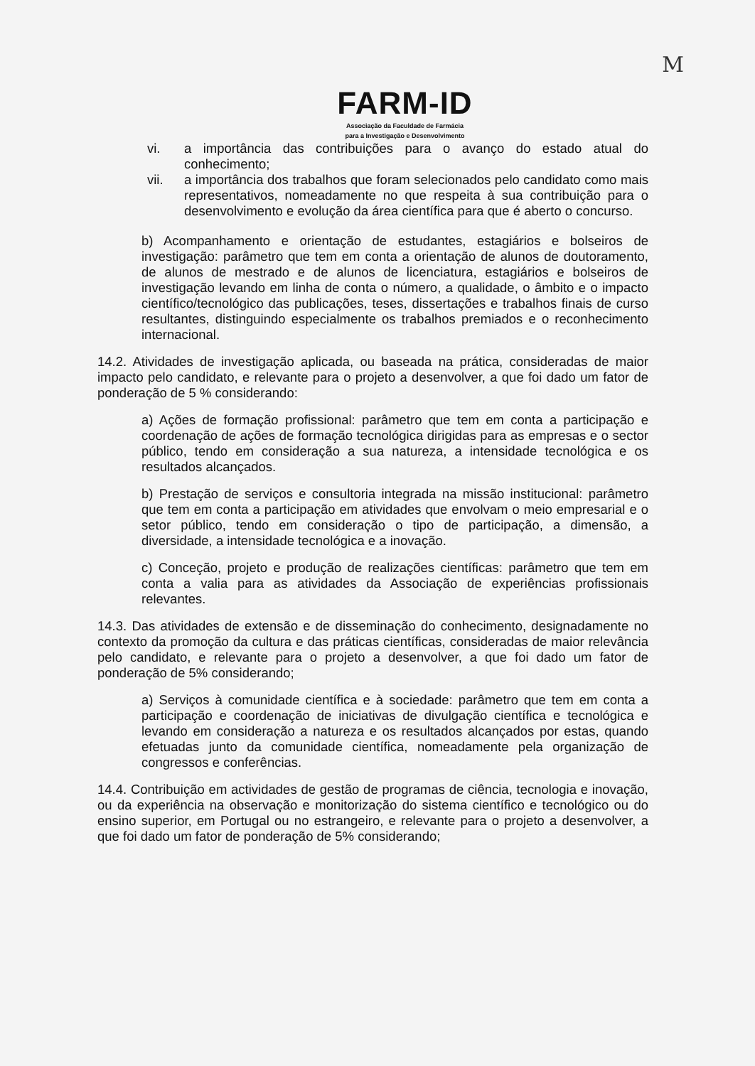M
FARM-ID
Associação da Faculdade de Farmácia
para a Investigação e Desenvolvimento
vi. a importância das contribuições para o avanço do estado atual do conhecimento;
vii. a importância dos trabalhos que foram selecionados pelo candidato como mais representativos, nomeadamente no que respeita à sua contribuição para o desenvolvimento e evolução da área científica para que é aberto o concurso.
b) Acompanhamento e orientação de estudantes, estagiários e bolseiros de investigação: parâmetro que tem em conta a orientação de alunos de doutoramento, de alunos de mestrado e de alunos de licenciatura, estagiários e bolseiros de investigação levando em linha de conta o número, a qualidade, o âmbito e o impacto científico/tecnológico das publicações, teses, dissertações e trabalhos finais de curso resultantes, distinguindo especialmente os trabalhos premiados e o reconhecimento internacional.
14.2. Atividades de investigação aplicada, ou baseada na prática, consideradas de maior impacto pelo candidato, e relevante para o projeto a desenvolver, a que foi dado um fator de ponderação de 5 % considerando:
a) Ações de formação profissional: parâmetro que tem em conta a participação e coordenação de ações de formação tecnológica dirigidas para as empresas e o sector público, tendo em consideração a sua natureza, a intensidade tecnológica e os resultados alcançados.
b) Prestação de serviços e consultoria integrada na missão institucional: parâmetro que tem em conta a participação em atividades que envolvam o meio empresarial e o setor público, tendo em consideração o tipo de participação, a dimensão, a diversidade, a intensidade tecnológica e a inovação.
c) Conceção, projeto e produção de realizações científicas: parâmetro que tem em conta a valia para as atividades da Associação de experiências profissionais relevantes.
14.3. Das atividades de extensão e de disseminação do conhecimento, designadamente no contexto da promoção da cultura e das práticas científicas, consideradas de maior relevância pelo candidato, e relevante para o projeto a desenvolver, a que foi dado um fator de ponderação de 5% considerando;
a) Serviços à comunidade científica e à sociedade: parâmetro que tem em conta a participação e coordenação de iniciativas de divulgação científica e tecnológica e levando em consideração a natureza e os resultados alcançados por estas, quando efetuadas junto da comunidade científica, nomeadamente pela organização de congressos e conferências.
14.4. Contribuição em actividades de gestão de programas de ciência, tecnologia e inovação, ou da experiência na observação e monitorização do sistema científico e tecnológico ou do ensino superior, em Portugal ou no estrangeiro, e relevante para o projeto a desenvolver, a que foi dado um fator de ponderação de 5% considerando;